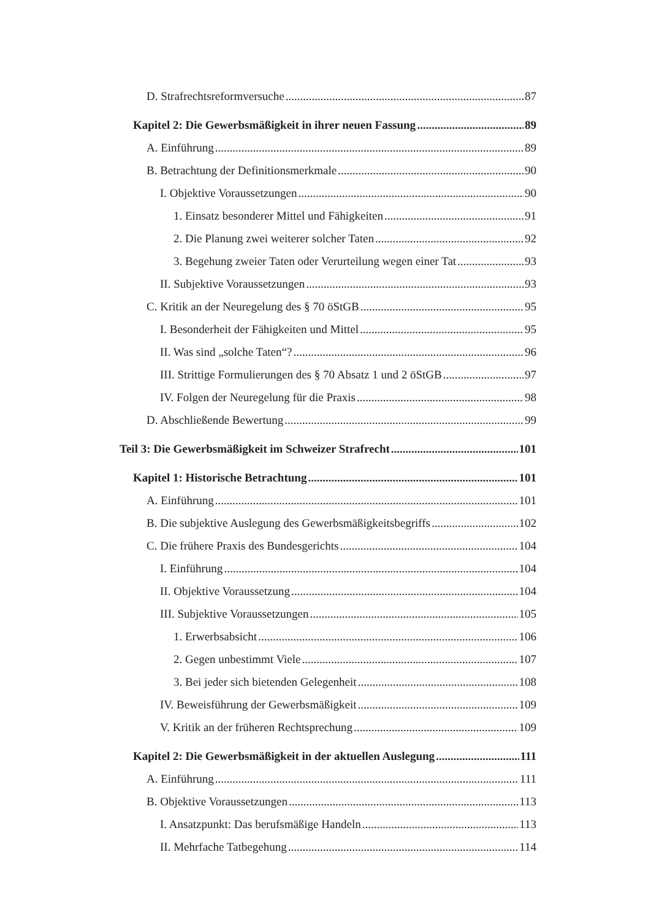D. Strafrechtsreformversuche 87
Kapitel 2: Die Gewerbsmäßigkeit in ihrer neuen Fassung 89
A. Einführung 89
B. Betrachtung der Definitionsmerkmale 90
I. Objektive Voraussetzungen 90
1. Einsatz besonderer Mittel und Fähigkeiten 91
2. Die Planung zwei weiterer solcher Taten 92
3. Begehung zweier Taten oder Verurteilung wegen einer Tat 93
II. Subjektive Voraussetzungen 93
C. Kritik an der Neuregelung des § 70 öStGB 95
I. Besonderheit der Fähigkeiten und Mittel 95
II. Was sind „solche Taten“? 96
III. Strittige Formulierungen des § 70 Absatz 1 und 2 öStGB 97
IV. Folgen der Neuregelung für die Praxis 98
D. Abschließende Bewertung 99
Teil 3: Die Gewerbsmäßigkeit im Schweizer Strafrecht 101
Kapitel 1: Historische Betrachtung 101
A. Einführung 101
B. Die subjektive Auslegung des Gewerbsmäßigkeitsbegriffs 102
C. Die frühere Praxis des Bundesgerichts 104
I. Einführung 104
II. Objektive Voraussetzung 104
III. Subjektive Voraussetzungen 105
1. Erwerbsabsicht 106
2. Gegen unbestimmt Viele 107
3. Bei jeder sich bietenden Gelegenheit 108
IV. Beweisführung der Gewerbsmäßigkeit 109
V. Kritik an der früheren Rechtsprechung 109
Kapitel 2: Die Gewerbsmäßigkeit in der aktuellen Auslegung 111
A. Einführung 111
B. Objektive Voraussetzungen 113
I. Ansatzpunkt: Das berufsmäßige Handeln 113
II. Mehrfache Tatbegehung 114